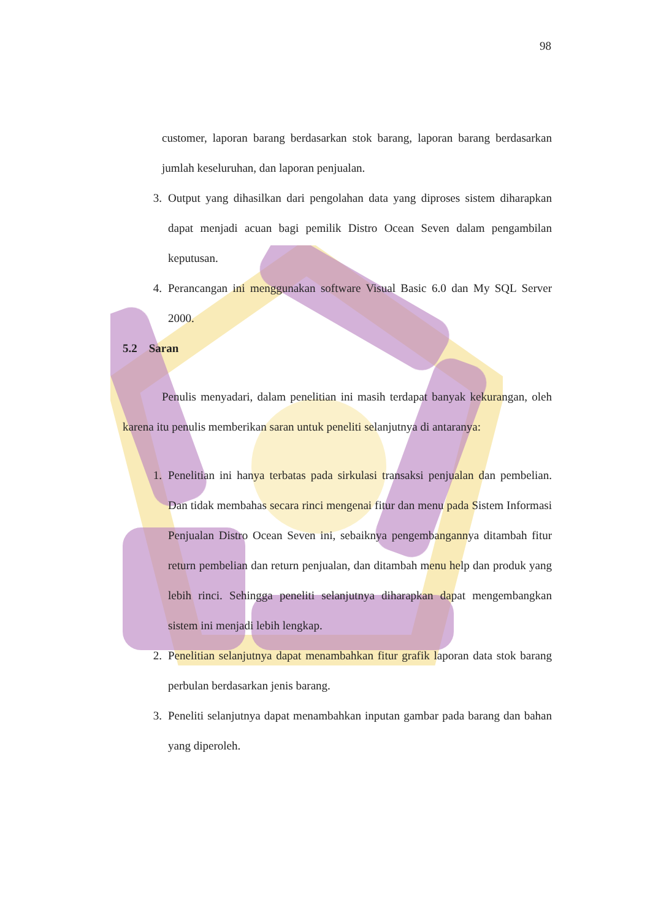98
customer, laporan barang berdasarkan stok barang, laporan barang berdasarkan jumlah keseluruhan, dan laporan penjualan.
3. Output yang dihasilkan dari pengolahan data yang diproses sistem diharapkan dapat menjadi acuan bagi pemilik Distro Ocean Seven dalam pengambilan keputusan.
4. Perancangan ini menggunakan software Visual Basic 6.0 dan My SQL Server 2000.
5.2 Saran
Penulis menyadari, dalam penelitian ini masih terdapat banyak kekurangan, oleh karena itu penulis memberikan saran untuk peneliti selanjutnya di antaranya:
1. Penelitian ini hanya terbatas pada sirkulasi transaksi penjualan dan pembelian. Dan tidak membahas secara rinci mengenai fitur dan menu pada Sistem Informasi Penjualan Distro Ocean Seven ini, sebaiknya pengembangannya ditambah fitur return pembelian dan return penjualan, dan ditambah menu help dan produk yang lebih rinci. Sehingga peneliti selanjutnya diharapkan dapat mengembangkan sistem ini menjadi lebih lengkap.
2. Penelitian selanjutnya dapat menambahkan fitur grafik laporan data stok barang perbulan berdasarkan jenis barang.
3. Peneliti selanjutnya dapat menambahkan inputan gambar pada barang dan bahan yang diperoleh.